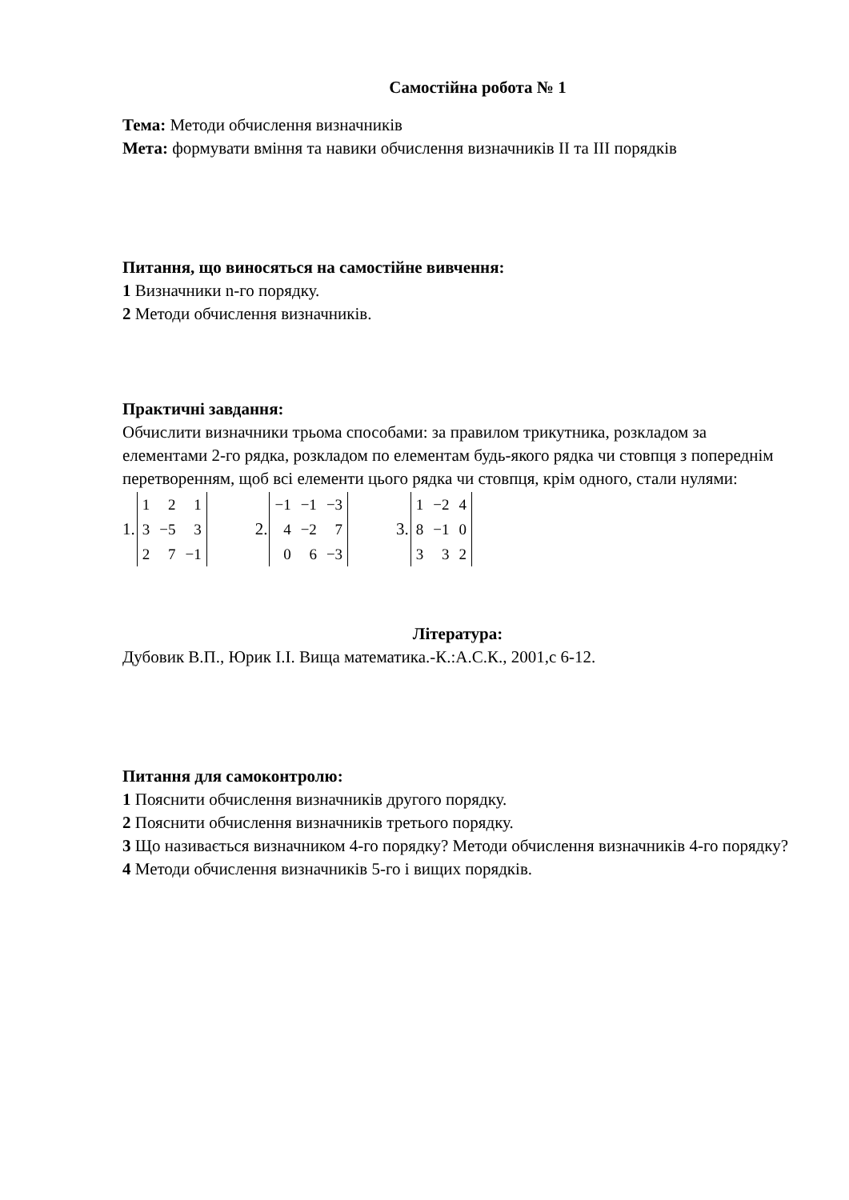Самостійна робота № 1
Тема: Методи обчислення визначників
Мета: формувати вміння та навики обчислення визначників II та III порядків
Питання, що виносяться на самостійне вивчення:
1 Визначники n-го порядку.
2 Методи обчислення визначників.
Практичні завдання:
Обчислити визначники трьома способами: за правилом трикутника, розкладом за елементами 2-го рядка, розкладом по елементам будь-якого рядка чи стовпця з попереднім перетворенням, щоб всі елементи цього рядка чи стовпця, крім одного, стали нулями:
1.
| 1 | 2 | 1 |
| 3 | −5 | 3 |
| 2 | 7 | −1 |
2.
| −1 | −1 | −3 |
| 4 | −2 | 7 |
| 0 | 6 | −3 |
3.
| 1 | −2 | 4 |
| 8 | −1 | 0 |
| 3 | 3 | 2 |
Література:
Дубовик В.П., Юрик І.І. Вища математика.-К.:А.С.К., 2001,с 6-12.
Питання для самоконтролю:
1 Пояснити обчислення визначників другого порядку.
2 Пояснити обчислення визначників третього порядку.
3 Що називається визначником 4-го порядку? Методи обчислення визначників 4-го порядку?
4 Методи обчислення визначників 5-го і вищих порядків.